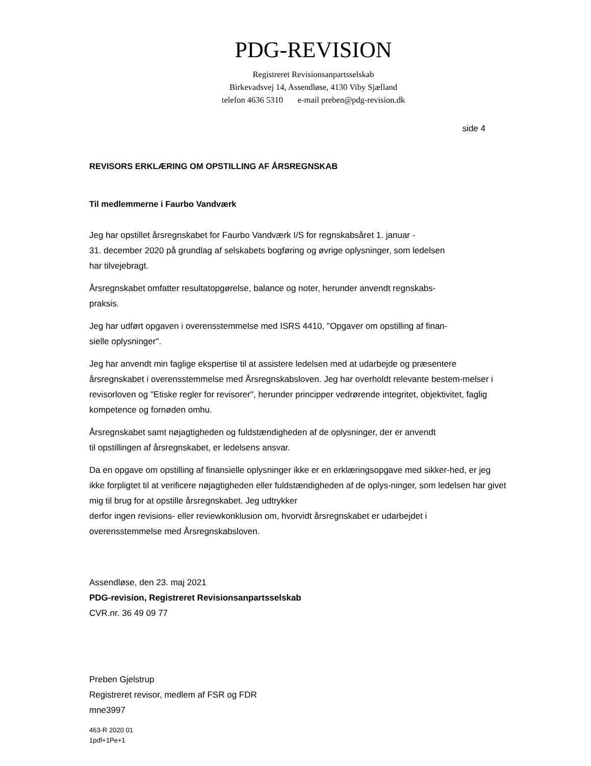PDG-REVISION
Registreret Revisionsanpartsselskab
Birkevadsvej 14, Assendløse, 4130 Viby Sjælland
telefon 4636 5310 e-mail preben@pdg-revision.dk
side 4
REVISORS ERKLÆRING OM OPSTILLING AF ÅRSREGNSKAB
Til medlemmerne i Faurbo Vandværk
Jeg har opstillet årsregnskabet for Faurbo Vandværk I/S for regnskabsåret 1. januar -
31. december 2020 på grundlag af selskabets bogføring og øvrige oplysninger, som ledelsen
har tilvejebragt.
Årsregnskabet omfatter resultatopgørelse, balance og noter, herunder anvendt regnskabs-
praksis.
Jeg har udført opgaven i overensstemmelse med ISRS 4410, "Opgaver om opstilling af finan-
sielle oplysninger".
Jeg har anvendt min faglige ekspertise til at assistere ledelsen med at udarbejde og præsentere årsregnskabet i overensstemmelse med Årsregnskabsloven. Jeg har overholdt relevante bestem-melser i revisorloven og "Etiske regler for revisorer", herunder principper vedrørende integritet, objektivitet, faglig kompetence og fornøden omhu.
Årsregnskabet samt nøjagtigheden og fuldstændigheden af de oplysninger, der er anvendt
til opstillingen af årsregnskabet, er ledelsens ansvar.
Da en opgave om opstilling af finansielle oplysninger ikke er en erklæringsopgave med sikker-hed, er jeg ikke forpligtet til at verificere nøjagtigheden eller fuldstændigheden af de oplys-ninger, som ledelsen har givet mig til brug for at opstille årsregnskabet. Jeg udtrykker
derfor ingen revisions- eller reviewkonklusion om, hvorvidt årsregnskabet er udarbejdet i
overensstemmelse med Årsregnskabsloven.
Assendløse, den 23. maj 2021
PDG-revision, Registreret Revisionsanpartsselskab
CVR.nr. 36 49 09 77
Preben Gjelstrup
Registreret revisor, medlem af FSR og FDR
mne3997
463-R 2020 01
1pdf+1Pe+1